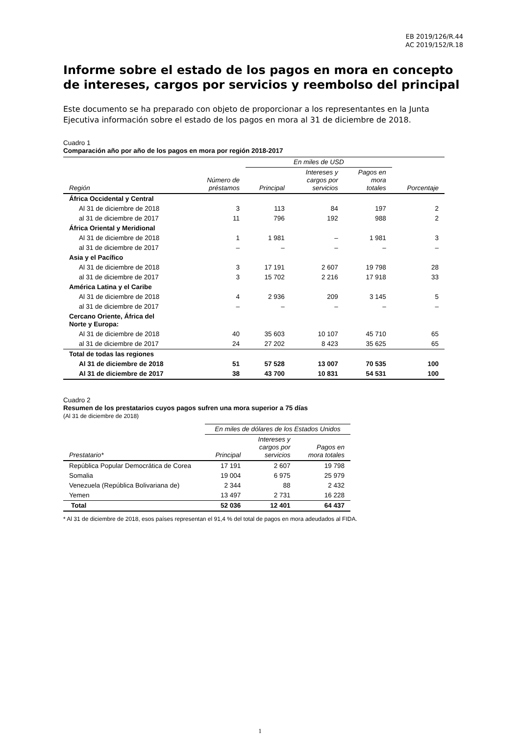EB 2019/126/R.44
AC 2019/152/R.18
Informe sobre el estado de los pagos en mora en concepto de intereses, cargos por servicios y reembolso del principal
Este documento se ha preparado con objeto de proporcionar a los representantes en la Junta Ejecutiva información sobre el estado de los pagos en mora al 31 de diciembre de 2018.
Cuadro 1
Comparación año por año de los pagos en mora por región 2018-2017
| | | En miles de USD | | | |
| --- | --- | --- | --- | --- | --- |
| Región | Número de préstamos | Principal | Intereses y cargos por servicios | Pagos en mora totales | Porcentaje |
| África Occidental y Central | | | | | |
| Al 31 de diciembre de 2018 | 3 | 113 | 84 | 197 | 2 |
| al 31 de diciembre de 2017 | 11 | 796 | 192 | 988 | 2 |
| África Oriental y Meridional | | | | | |
| Al 31 de diciembre de 2018 | 1 | 1 981 | – | 1 981 | 3 |
| al 31 de diciembre de 2017 | – | – | – | – | – |
| Asia y el Pacífico | | | | | |
| Al 31 de diciembre de 2018 | 3 | 17 191 | 2 607 | 19 798 | 28 |
| al 31 de diciembre de 2017 | 3 | 15 702 | 2 216 | 17 918 | 33 |
| América Latina y el Caribe | | | | | |
| Al 31 de diciembre de 2018 | 4 | 2 936 | 209 | 3 145 | 5 |
| al 31 de diciembre de 2017 | – | – | – | – | – |
| Cercano Oriente, África del Norte y Europa: | | | | | |
| Al 31 de diciembre de 2018 | 40 | 35 603 | 10 107 | 45 710 | 65 |
| al 31 de diciembre de 2017 | 24 | 27 202 | 8 423 | 35 625 | 65 |
| Total de todas las regiones | | | | | |
| Al 31 de diciembre de 2018 | 51 | 57 528 | 13 007 | 70 535 | 100 |
| Al 31 de diciembre de 2017 | 38 | 43 700 | 10 831 | 54 531 | 100 |
Cuadro 2
Resumen de los prestatarios cuyos pagos sufren una mora superior a 75 días
(Al 31 de diciembre de 2018)
| | En miles de dólares de los Estados Unidos | | |
| --- | --- | --- | --- |
| Prestatario* | Principal | Intereses y cargos por servicios | Pagos en mora totales |
| República Popular Democrática de Corea | 17 191 | 2 607 | 19 798 |
| Somalia | 19 004 | 6 975 | 25 979 |
| Venezuela (República Bolivariana de) | 2 344 | 88 | 2 432 |
| Yemen | 13 497 | 2 731 | 16 228 |
| Total | 52 036 | 12 401 | 64 437 |
* Al 31 de diciembre de 2018, esos países representan el 91,4 % del total de pagos en mora adeudados al FIDA.
1